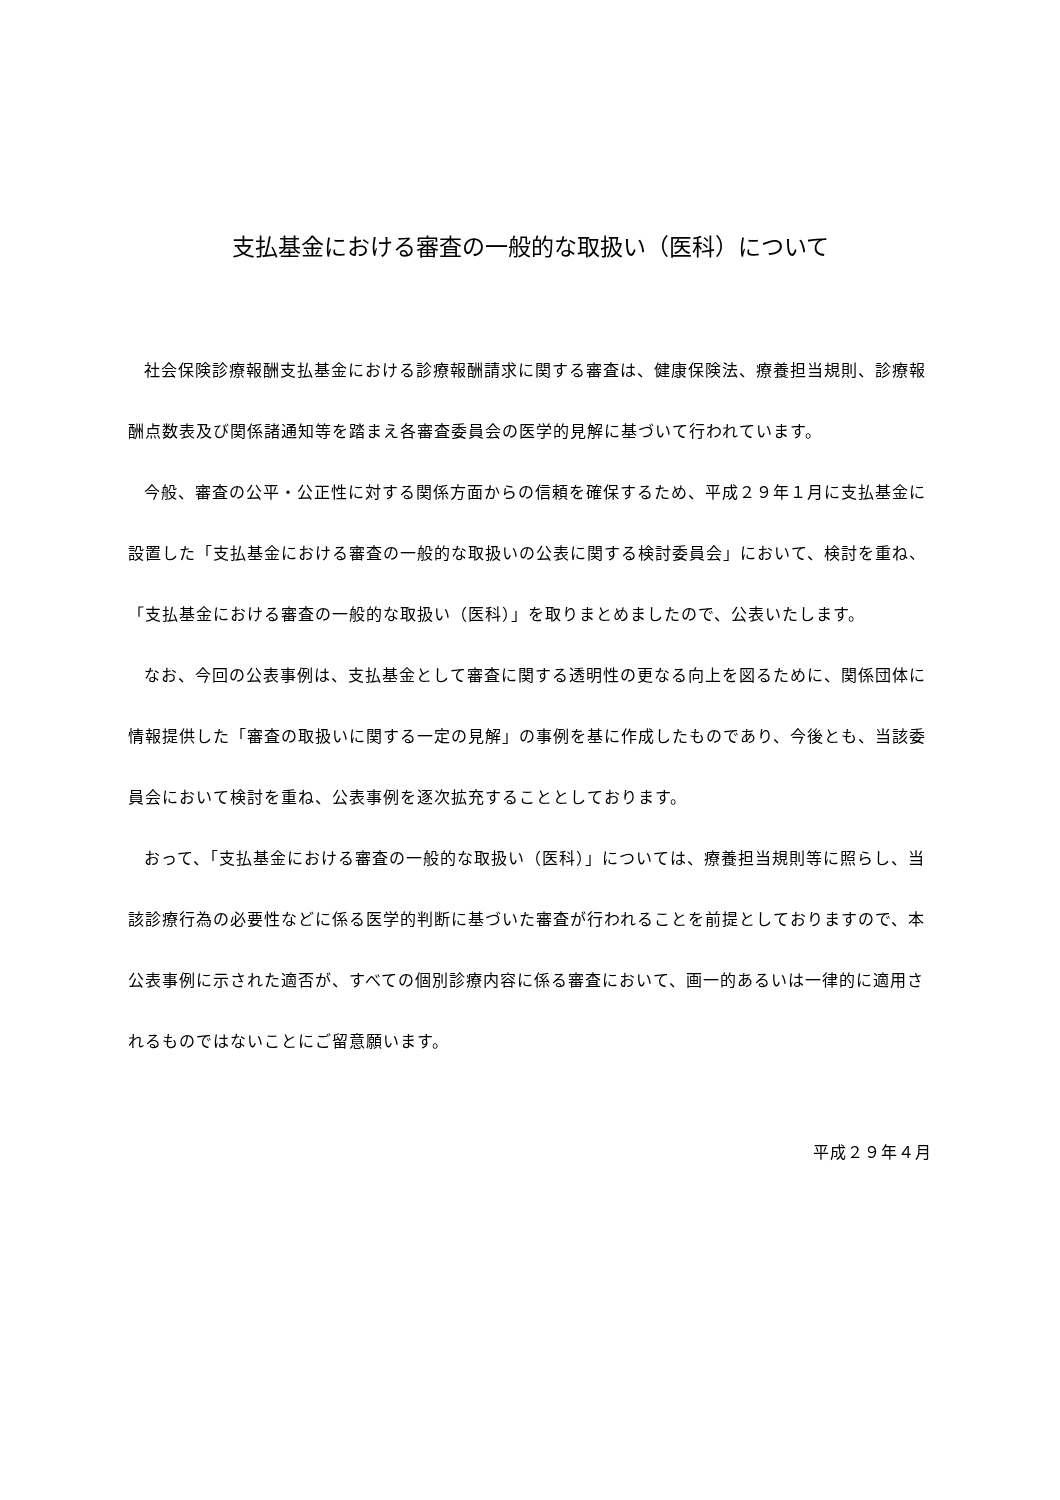支払基金における審査の一般的な取扱い（医科）について
社会保険診療報酬支払基金における診療報酬請求に関する審査は、健康保険法、療養担当規則、診療報酬点数表及び関係諸通知等を踏まえ各審査委員会の医学的見解に基づいて行われています。
今般、審査の公平・公正性に対する関係方面からの信頼を確保するため、平成２９年１月に支払基金に設置した「支払基金における審査の一般的な取扱いの公表に関する検討委員会」において、検討を重ね、「支払基金における審査の一般的な取扱い（医科）」を取りまとめましたので、公表いたします。
なお、今回の公表事例は、支払基金として審査に関する透明性の更なる向上を図るために、関係団体に情報提供した「審査の取扱いに関する一定の見解」の事例を基に作成したものであり、今後とも、当該委員会において検討を重ね、公表事例を逐次拡充することとしております。
おって、「支払基金における審査の一般的な取扱い（医科）」については、療養担当規則等に照らし、当該診療行為の必要性などに係る医学的判断に基づいた審査が行われることを前提としておりますので、本公表事例に示された適否が、すべての個別診療内容に係る審査において、画一的あるいは一律的に適用されるものではないことにご留意願います。
平成２９年４月